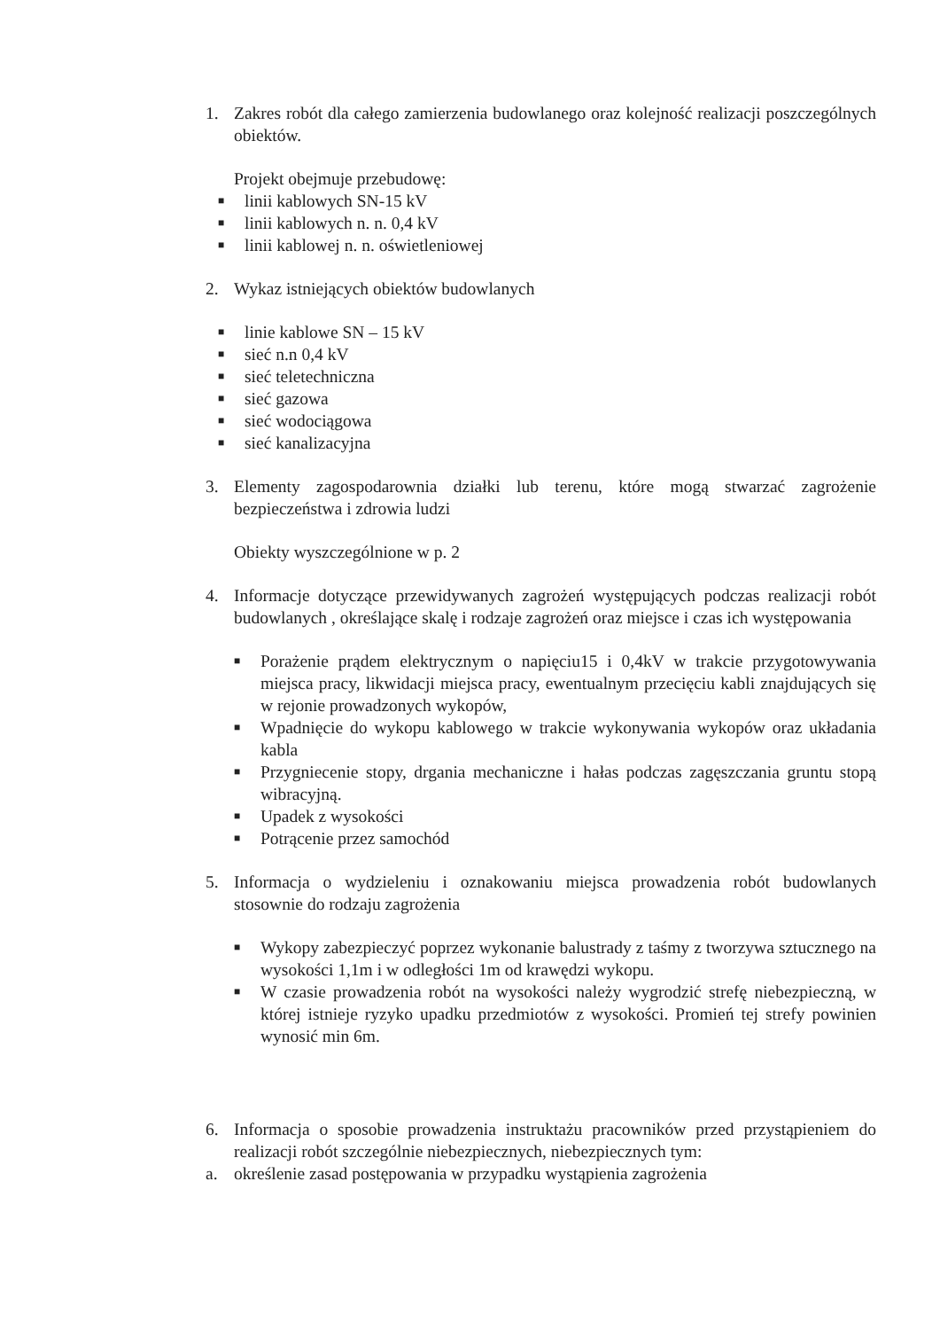1. Zakres robót dla całego zamierzenia budowlanego oraz kolejność realizacji poszczególnych obiektów.
Projekt obejmuje przebudowę:
■ linii kablowych SN-15 kV
■ linii kablowych n. n. 0,4 kV
■ linii kablowej n. n. oświetleniowej
2. Wykaz istniejących obiektów budowlanych
■ linie kablowe SN – 15 kV
■ sieć n.n 0,4 kV
■ sieć teletechniczna
■ sieć gazowa
■ sieć wodociągowa
■ sieć kanalizacyjna
3. Elementy zagospodarownia działki lub terenu, które mogą stwarzać zagrożenie bezpieczeństwa i zdrowia ludzi
Obiekty wyszczególnione w p. 2
4. Informacje dotyczące przewidywanych zagrożeń występujących podczas realizacji robót budowlanych , określające skalę i rodzaje zagrożeń oraz miejsce i czas ich występowania
■ Porażenie prądem elektrycznym o napięciu15 i 0,4kV w trakcie przygotowywania miejsca pracy, likwidacji miejsca pracy, ewentualnym przecięciu kabli znajdujących się w rejonie prowadzonych wykopów,
■ Wpadnięcie do wykopu kablowego w trakcie wykonywania wykopów oraz układania kabla
■ Przygniecenie stopy, drgania mechaniczne i hałas podczas zagęszczania gruntu stopą wibracyjną.
■ Upadek z wysokości
■ Potrącenie przez samochód
5. Informacja o wydzieleniu i oznakowaniu miejsca prowadzenia robót budowlanych stosownie do rodzaju zagrożenia
■ Wykopy zabezpieczyć poprzez wykonanie balustrady z taśmy z tworzywa sztucznego na wysokości 1,1m i w odległości 1m od krawędzi wykopu.
■ W czasie prowadzenia robót na wysokości należy wygrodzić strefę niebezpieczną, w której istnieje ryzyko upadku przedmiotów z wysokości. Promień tej strefy powinien wynosić min 6m.
6. Informacja o sposobie prowadzenia instruktażu pracowników przed przystąpieniem do realizacji robót szczególnie niebezpiecznych, niebezpiecznych tym:
a. określenie zasad postępowania w przypadku wystąpienia zagrożenia